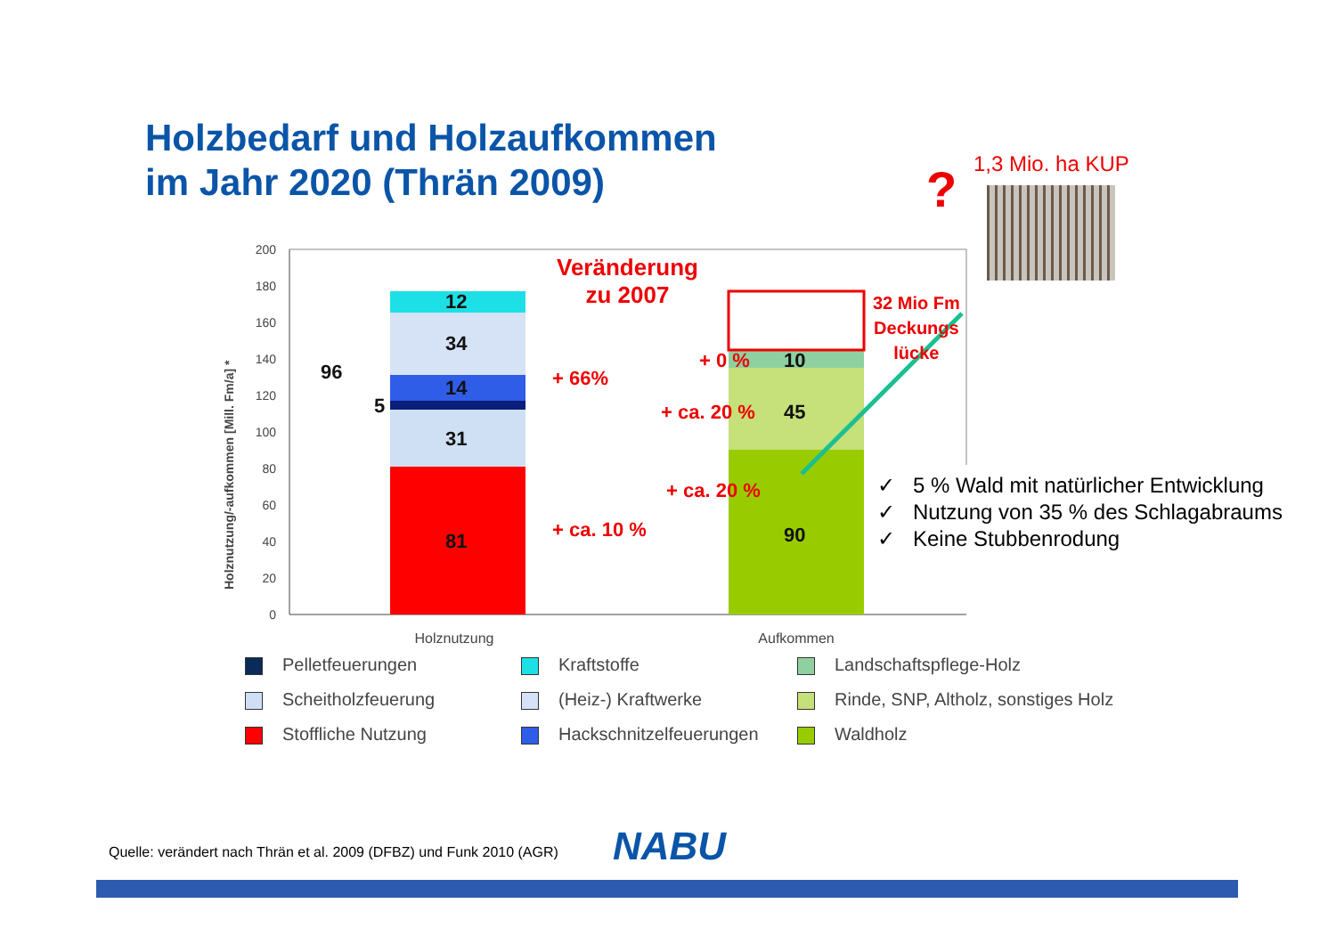Holzbedarf und Holzaufkommen
im Jahr 2020 (Thrän 2009)
? 1,3 Mio. ha KUP
0
20
40
60
80
100
120
140
160
180
200
Holznutzung/-aufkommen [Mill. Fm/a] *
Holznutzung
Aufkommen
Veränderung
zu 2007
12
34
14
31
81
96
5
+ 66%
+ ca. 10 %
+ 0 % 10
+ ca. 20 % 45
+ ca. 20 %
90
32 Mio Fm
Deckungs
lücke
✓ 5 % Wald mit natürlicher Entwicklung
✓ Nutzung von 35 % des Schlagabraums
✓ Keine Stubbenrodung
Pelletfeuerungen
Kraftstoffe
Landschaftspflege-Holz
Scheitholzfeuerung
(Heiz-) Kraftwerke
Rinde, SNP, Altholz, sonstiges Holz
Stoffliche Nutzung
Hackschnitzelfeuerungen
Waldholz
Quelle: verändert nach Thrän et al. 2009 (DFBZ) und Funk 2010 (AGR)
NABU